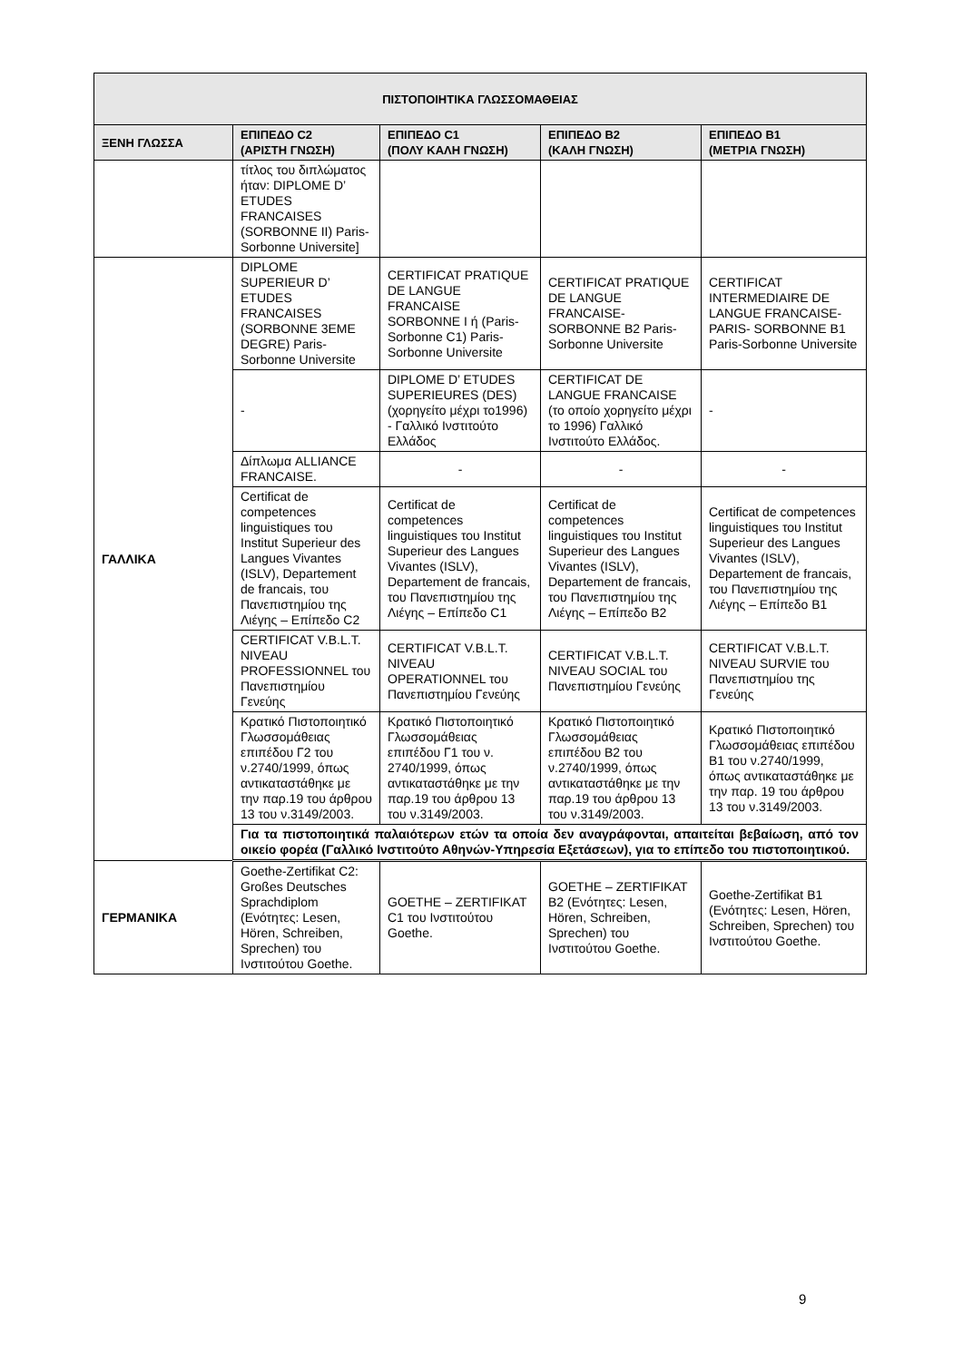| ΠΙΣΤΟΠΟΙΗΤΙΚΑ ΓΛΩΣΣΟΜΑΘΕΙΑΣ | | | | |
| --- | --- | --- | --- | --- |
| ΞΕΝΗ ΓΛΩΣΣΑ | ΕΠΙΠΕΔΟ C2 (ΑΡΙΣΤΗ ΓΝΩΣΗ) | ΕΠΙΠΕΔΟ C1 (ΠΟΛΥ ΚΑΛΗ ΓΝΩΣΗ) | ΕΠΙΠΕΔΟ B2 (ΚΑΛΗ ΓΝΩΣΗ) | ΕΠΙΠΕΔΟ B1 (ΜΕΤΡΙΑ ΓΝΩΣΗ) |
| | τίτλος του διπλώματος ήταν: DIPLOME D’ ETUDES FRANCAISES (SORBONNE II) Paris-Sorbonne Universite] | | | |
| ΓΑΛΛΙΚΑ | DIPLOME SUPERIEUR D’ ETUDES FRANCAISES (SORBONNE 3EME DEGRE) Paris-Sorbonne Universite | CERTIFICAT PRATIQUE DE LANGUE FRANCAISE SORBONNE I ή (Paris-Sorbonne C1) Paris-Sorbonne Universite | CERTIFICAT PRATIQUE DE LANGUE FRANCAISE-SORBONNE B2 Paris-Sorbonne Universite | CERTIFICAT INTERMEDIAIRE DE LANGUE FRANCAISE-PARIS- SORBONNE B1 Paris-Sorbonne Universite |
| | - | DIPLOME D’ ETUDES SUPERIEURES (DES) (χορηγείτο μέχρι το1996) - Γαλλικό Ινστιτούτο Ελλάδος | CERTIFICAT DE LANGUE FRANCAISE (το οποίο χορηγείτο μέχρι το 1996) Γαλλικό Ινστιτούτο Ελλάδος. | - |
| | Δίπλωμα ALLIANCE FRANCAISE. | - | - | - |
| | Certificat de competences linguistiques του Institut Superieur des Langues Vivantes (ISLV), Departement de francais, του Πανεπιστημίου της Λιέγης – Επίπεδο C2 | Certificat de competences linguistiques του Institut Superieur des Langues Vivantes (ISLV), Departement de francais, του Πανεπιστημίου της Λιέγης – Επίπεδο C1 | Certificat de competences linguistiques του Institut Superieur des Langues Vivantes (ISLV), Departement de francais, του Πανεπιστημίου της Λιέγης – Επίπεδο B2 | Certificat de competences linguistiques του Institut Superieur des Langues Vivantes (ISLV), Departement de francais, του Πανεπιστημίου της Λιέγης – Επίπεδο B1 |
| | CERTIFICAT V.B.L.T. NIVEAU PROFESSIONNEL του Πανεπιστημίου Γενεύης | CERTIFICAT V.B.L.T. NIVEAU OPERATIONNEL του Πανεπιστημίου Γενεύης | CERTIFICAT V.B.L.T. NIVEAU SOCIAL του Πανεπιστημίου Γενεύης | CERTIFICAT V.B.L.T. NIVEAU SURVIE του Πανεπιστημίου της Γενεύης |
| | Κρατικό Πιστοποιητικό Γλωσσομάθειας επιπέδου Γ2 του ν.2740/1999, όπως αντικαταστάθηκε με την παρ.19 του άρθρου 13 του ν.3149/2003. | Κρατικό Πιστοποιητικό Γλωσσομάθειας επιπέδου Γ1 του ν. 2740/1999, όπως αντικαταστάθηκε με την παρ.19 του άρθρου 13 του ν.3149/2003. | Κρατικό Πιστοποιητικό Γλωσσομάθειας επιπέδου B2 του ν.2740/1999, όπως αντικαταστάθηκε με την παρ.19 του άρθρου 13 του ν.3149/2003. | Κρατικό Πιστοποιητικό Γλωσσομάθειας επιπέδου B1 του ν.2740/1999, όπως αντικαταστάθηκε με την παρ. 19 του άρθρου 13 του ν.3149/2003. |
| | Για τα πιστοποιητικά παλαιότερων ετών τα οποία δεν αναγράφονται, απαιτείται βεβαίωση, από τον οικείο φορέα (Γαλλικό Ινστιτούτο Αθηνών-Υπηρεσία Εξετάσεων), για το επίπεδο του πιστοποιητικού. | | | |
| ΓΕΡΜΑΝΙΚΑ | Goethe-Zertifikat C2: Großes Deutsches Sprachdiplom (Ενότητες: Lesen, Hören, Schreiben, Sprechen) του Ινστιτούτου Goethe. | GOETHE – ZERTIFIKAT C1 του Ινστιτούτου Goethe. | GOETHE – ZERTIFIKAT B2 (Ενότητες: Lesen, Hören, Schreiben, Sprechen) του Ινστιτούτου Goethe. | Goethe-Zertifikat B1 (Ενότητες: Lesen, Hören, Schreiben, Sprechen) του Ινστιτούτου Goethe. |
9